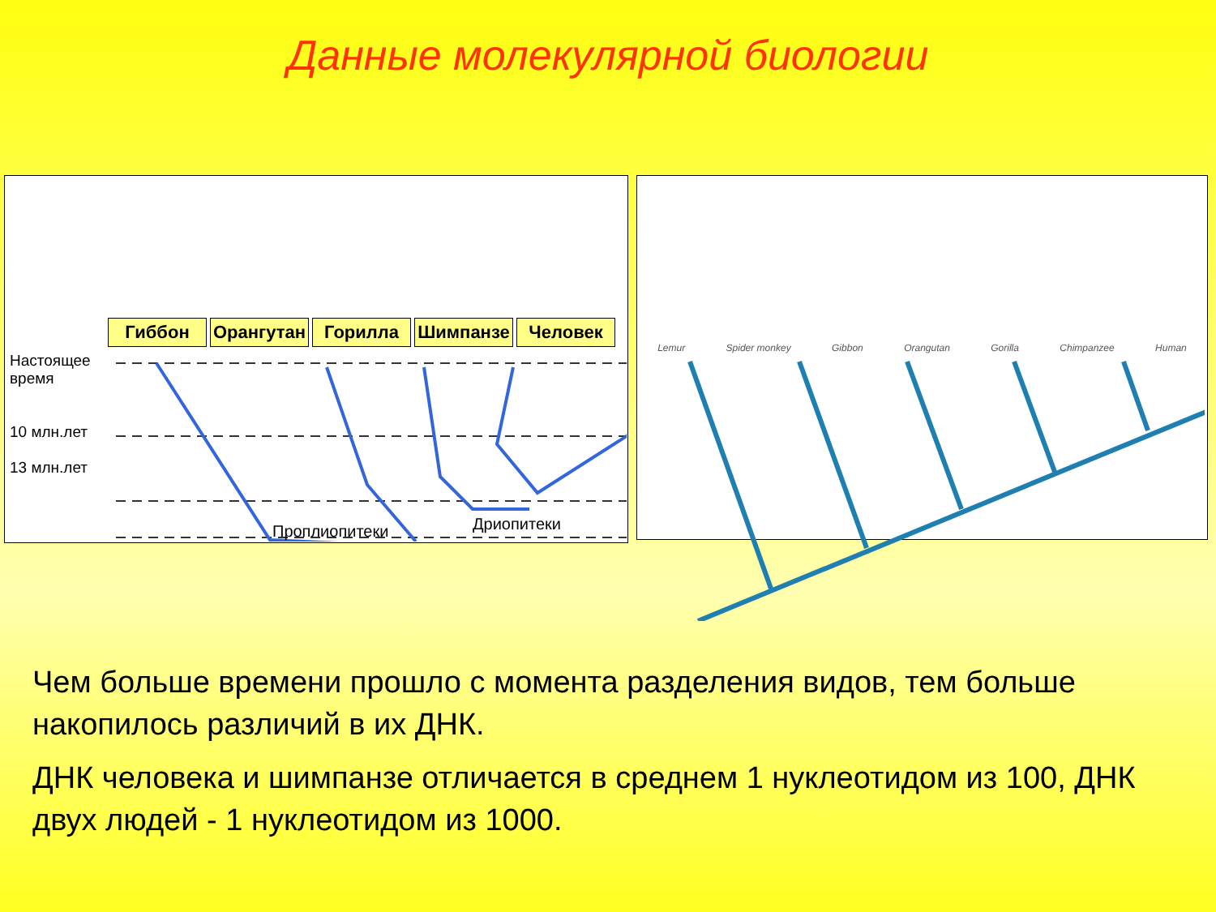Данные молекулярной биологии
Гиббон Орангутан Горилла Шимпанзе Человек
Настоящее время
10 млн.лет
13 млн.лет
Дриопитеки
Проплиопитеки
Lemur Spider monkey Gibbon Orangutan Gorilla Chimpanzee Human
Чем больше времени прошло с момента разделения видов, тем больше накопилось различий в их ДНК.
ДНК человека и шимпанзе отличается в среднем 1 нуклеотидом из 100, ДНК двух людей - 1 нуклеотидом из 1000.